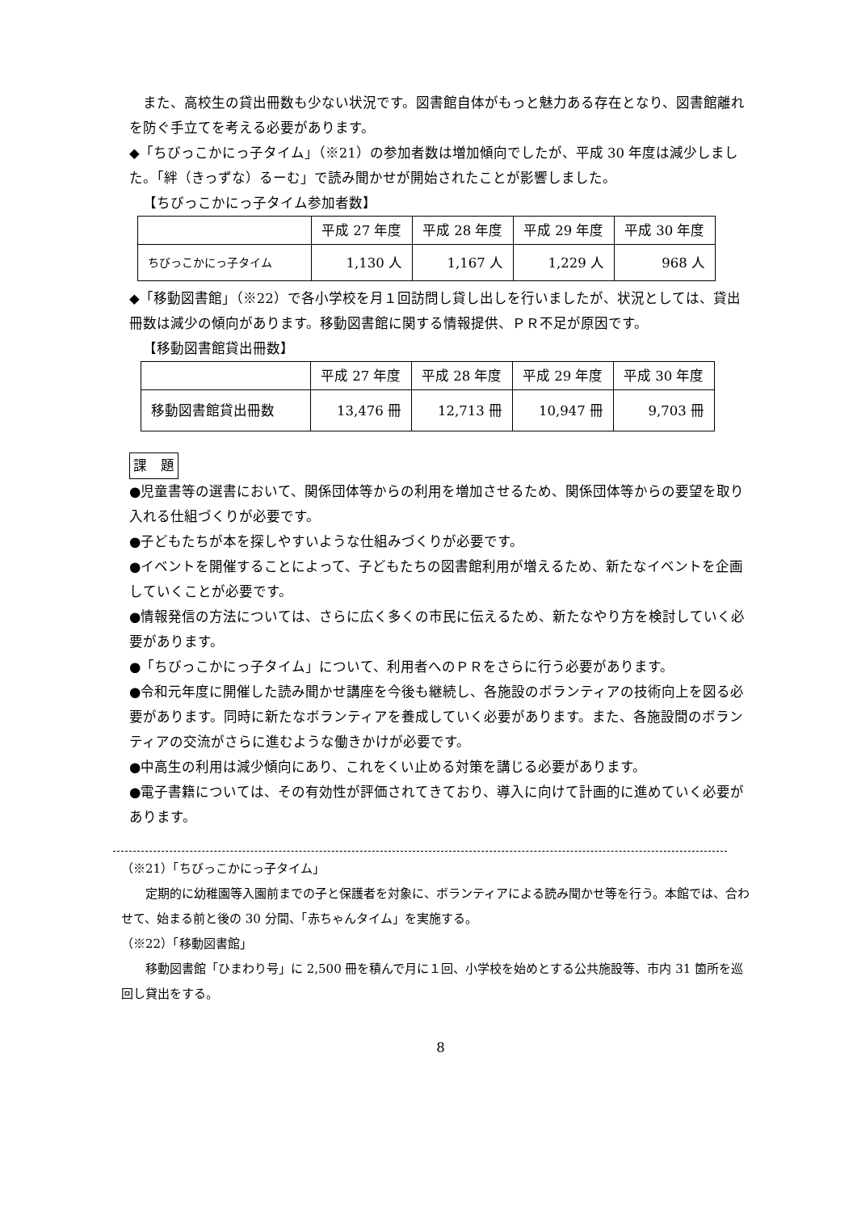また、高校生の貸出冊数も少ない状況です。図書館自体がもっと魅力ある存在となり、図書館離れを防ぐ手立てを考える必要があります。
◆「ちびっこかにっ子タイム」（※21）の参加者数は増加傾向でしたが、平成 30 年度は減少しました。「絆（きっずな）るーむ」で読み聞かせが開始されたことが影響しました。
【ちびっこかにっ子タイム参加者数】
| | 平成 27 年度 | 平成 28 年度 | 平成 29 年度 | 平成 30 年度 |
| ちびっこかにっ子タイム | 1,130 人 | 1,167 人 | 1,229 人 | 968 人 |
◆「移動図書館」（※22）で各小学校を月１回訪問し貸し出しを行いましたが、状況としては、貸出冊数は減少の傾向があります。移動図書館に関する情報提供、ＰＲ不足が原因です。
【移動図書館貸出冊数】
| | 平成 27 年度 | 平成 28 年度 | 平成 29 年度 | 平成 30 年度 |
| 移動図書館貸出冊数 | 13,476 冊 | 12,713 冊 | 10,947 冊 | 9,703 冊 |
課　題
●児童書等の選書において、関係団体等からの利用を増加させるため、関係団体等からの要望を取り入れる仕組づくりが必要です。
●子どもたちが本を探しやすいような仕組みづくりが必要です。
●イベントを開催することによって、子どもたちの図書館利用が増えるため、新たなイベントを企画していくことが必要です。
●情報発信の方法については、さらに広く多くの市民に伝えるため、新たなやり方を検討していく必要があります。
●「ちびっこかにっ子タイム」について、利用者へのＰＲをさらに行う必要があります。
●令和元年度に開催した読み聞かせ講座を今後も継続し、各施設のボランティアの技術向上を図る必要があります。同時に新たなボランティアを養成していく必要があります。また、各施設間のボランティアの交流がさらに進むような働きかけが必要です。
●中高生の利用は減少傾向にあり、これをくい止める対策を講じる必要があります。
●電子書籍については、その有効性が評価されてきており、導入に向けて計画的に進めていく必要があります。
（※21）「ちびっこかにっ子タイム」
定期的に幼稚園等入園前までの子と保護者を対象に、ボランティアによる読み聞かせ等を行う。本館では、合わせて、始まる前と後の 30 分間、「赤ちゃんタイム」を実施する。
（※22）「移動図書館」
移動図書館「ひまわり号」に 2,500 冊を積んで月に１回、小学校を始めとする公共施設等、市内 31 箇所を巡回し貸出をする。
8